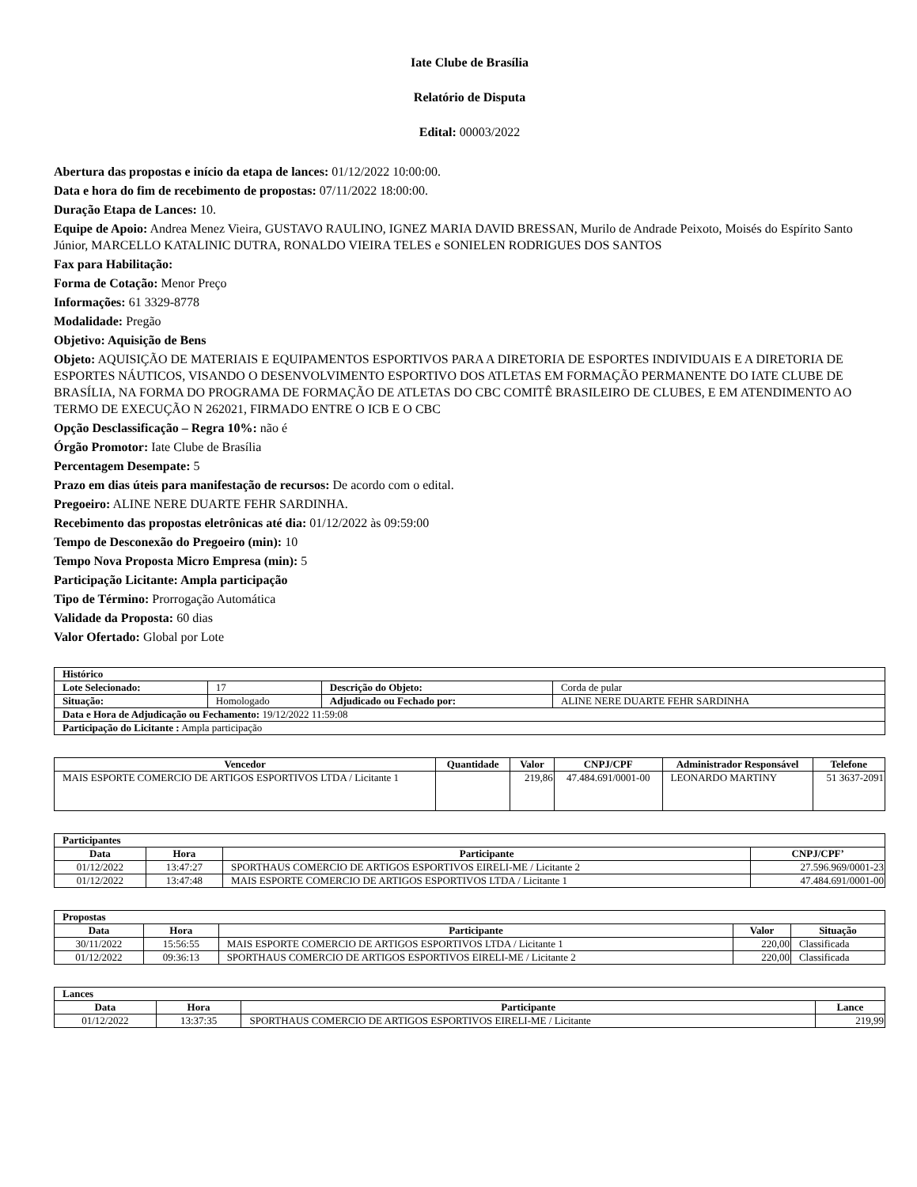Iate Clube de Brasília
Relatório de Disputa
Edital: 00003/2022
Abertura das propostas e início da etapa de lances: 01/12/2022 10:00:00.
Data e hora do fim de recebimento de propostas: 07/11/2022 18:00:00.
Duração Etapa de Lances: 10.
Equipe de Apoio: Andrea Menez Vieira, GUSTAVO RAULINO, IGNEZ MARIA DAVID BRESSAN, Murilo de Andrade Peixoto, Moisés do Espírito Santo Júnior, MARCELLO KATALINIC DUTRA, RONALDO VIEIRA TELES e SONIELEN RODRIGUES DOS SANTOS
Fax para Habilitação:
Forma de Cotação: Menor Preço
Informações: 61 3329-8778
Modalidade: Pregão
Objetivo: Aquisição de Bens
Objeto: AQUISIÇÃO DE MATERIAIS E EQUIPAMENTOS ESPORTIVOS PARA A DIRETORIA DE ESPORTES INDIVIDUAIS E A DIRETORIA DE ESPORTES NÁUTICOS, VISANDO O DESENVOLVIMENTO ESPORTIVO DOS ATLETAS EM FORMAÇÃO PERMANENTE DO IATE CLUBE DE BRASÍLIA, NA FORMA DO PROGRAMA DE FORMAÇÃO DE ATLETAS DO CBC COMITÊ BRASILEIRO DE CLUBES, E EM ATENDIMENTO AO TERMO DE EXECUÇÃO N 262021, FIRMADO ENTRE O ICB E O CBC
Opção Desclassificação – Regra 10%: não é
Órgão Promotor: Iate Clube de Brasília
Percentagem Desempate: 5
Prazo em dias úteis para manifestação de recursos: De acordo com o edital.
Pregoeiro: ALINE NERE DUARTE FEHR SARDINHA.
Recebimento das propostas eletrônicas até dia: 01/12/2022 às 09:59:00
Tempo de Desconexão do Pregoeiro (min): 10
Tempo Nova Proposta Micro Empresa (min): 5
Participação Licitante: Ampla participação
Tipo de Término: Prorrogação Automática
Validade da Proposta: 60 dias
Valor Ofertado: Global por Lote
| Histórico | | | |
| Lote Selecionado: | 17 | Descrição do Objeto: | Corda de pular |
| Situação: | Homologado | Adjudicado ou Fechado por: | ALINE NERE DUARTE FEHR SARDINHA |
| Data e Hora de Adjudicação ou Fechamento: 19/12/2022 11:59:08 | | | |
| Participação do Licitante : Ampla participação | | | |
| Vencedor | Quantidade | Valor | CNPJ/CPF | Administrador Responsável | Telefone |
| --- | --- | --- | --- | --- | --- |
| MAIS ESPORTE COMERCIO DE ARTIGOS ESPORTIVOS LTDA / Licitante 1 | | 219,86 | 47.484.691/0001-00 | LEONARDO MARTINY | 51 3637-2091 |
| Participantes | | | |
| Data | Hora | Participante | CNPJ/CPF’ |
| 01/12/2022 | 13:47:27 | SPORTHAUS COMERCIO DE ARTIGOS ESPORTIVOS EIRELI-ME / Licitante 2 | 27.596.969/0001-23 |
| 01/12/2022 | 13:47:48 | MAIS ESPORTE COMERCIO DE ARTIGOS ESPORTIVOS LTDA / Licitante 1 | 47.484.691/0001-00 |
| Propostas | | | | |
| Data | Hora | Participante | Valor | Situação |
| 30/11/2022 | 15:56:55 | MAIS ESPORTE COMERCIO DE ARTIGOS ESPORTIVOS LTDA / Licitante 1 | 220,00 | Classificada |
| 01/12/2022 | 09:36:13 | SPORTHAUS COMERCIO DE ARTIGOS ESPORTIVOS EIRELI-ME / Licitante 2 | 220,00 | Classificada |
| Lances | | | |
| Data | Hora | Participante | Lance |
| 01/12/2022 | 13:37:35 | SPORTHAUS COMERCIO DE ARTIGOS ESPORTIVOS EIRELI-ME / Licitante | 219,99 |